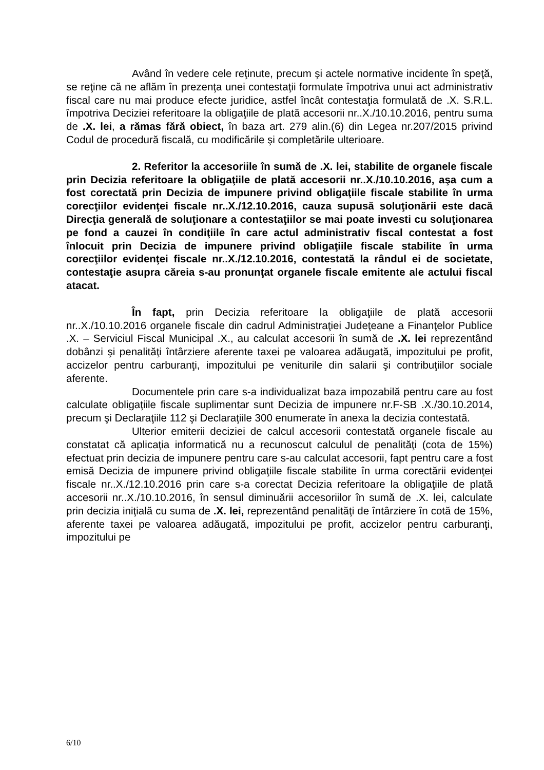Având în vedere cele reţinute, precum şi actele normative incidente în speţă, se reţine că ne aflăm în prezenţa unei contestaţii formulate împotriva unui act administrativ fiscal care nu mai produce efecte juridice, astfel încât contestaţia formulată de .X. S.R.L. împotriva Deciziei referitoare la obligaţiile de plată accesorii nr..X./10.10.2016, pentru suma de .X. lei, a rămas fără obiect, în baza art. 279 alin.(6) din Legea nr.207/2015 privind Codul de procedură fiscală, cu modificările şi completările ulterioare.
2. Referitor la accesoriile în sumă de .X. lei, stabilite de organele fiscale prin Decizia referitoare la obligaţiile de plată accesorii nr..X./10.10.2016, aşa cum a fost corectată prin Decizia de impunere privind obligaţiile fiscale stabilite în urma corecţiilor evidenţei fiscale nr..X./12.10.2016, cauza supusă soluţionării este dacă Direcţia generală de soluţionare a contestaţiilor se mai poate investi cu soluţionarea pe fond a cauzei în condiţiile în care actul administrativ fiscal contestat a fost înlocuit prin Decizia de impunere privind obligaţiile fiscale stabilite în urma corecţiilor evidenţei fiscale nr..X./12.10.2016, contestată la rândul ei de societate, contestaţie asupra căreia s-au pronunţat organele fiscale emitente ale actului fiscal atacat.
În fapt, prin Decizia referitoare la obligaţiile de plată accesorii nr..X./10.10.2016 organele fiscale din cadrul Administraţiei Judeţeane a Finanţelor Publice .X. – Serviciul Fiscal Municipal .X., au calculat accesorii în sumă de .X. lei reprezentând dobânzi şi penalităţi întârziere aferente taxei pe valoarea adăugată, impozitului pe profit, accizelor pentru carburanţi, impozitului pe veniturile din salarii şi contribuţiilor sociale aferente.
Documentele prin care s-a individualizat baza impozabilă pentru care au fost calculate obligaţiile fiscale suplimentar sunt Decizia de impunere nr.F-SB .X./30.10.2014, precum şi Declaraţiile 112 şi Declaraţiile 300 enumerate în anexa la decizia contestată.
Ulterior emiterii deciziei de calcul accesorii contestată organele fiscale au constatat că aplicaţia informatică nu a recunoscut calculul de penalităţi (cota de 15%) efectuat prin decizia de impunere pentru care s-au calculat accesorii, fapt pentru care a fost emisă Decizia de impunere privind obligaţiile fiscale stabilite în urma corectării evidenţei fiscale nr..X./12.10.2016 prin care s-a corectat Decizia referitoare la obligaţiile de plată accesorii nr..X./10.10.2016, în sensul diminuării accesoriilor în sumă de .X. lei, calculate prin decizia iniţială cu suma de .X. lei, reprezentând penalităţi de întârziere în cotă de 15%, aferente taxei pe valoarea adăugată, impozitului pe profit, accizelor pentru carburanţi, impozitului pe
6/10